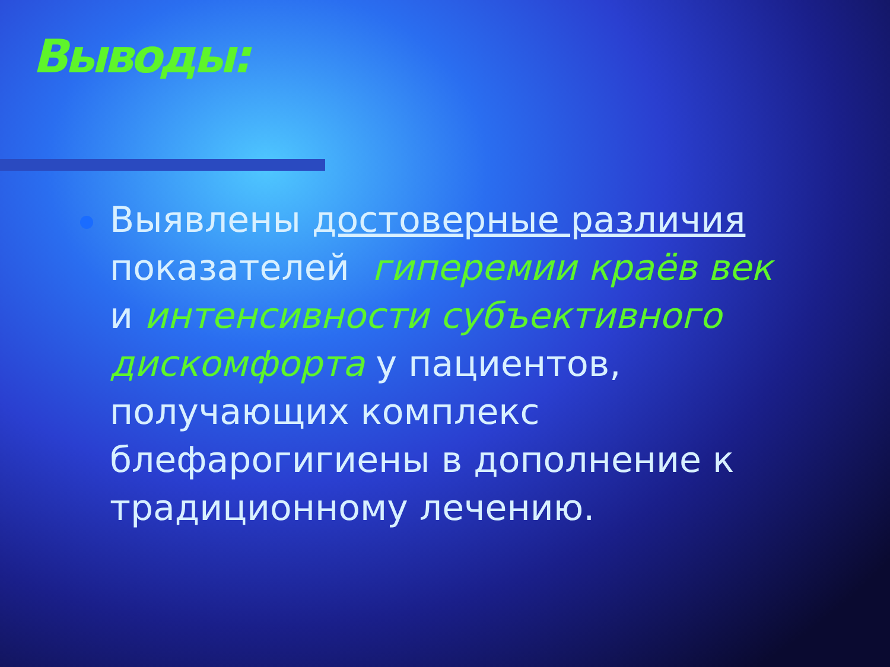Выводы:
Выявлены достоверные различия показателей гиперемии краёв век и интенсивности субъективного дискомфорта у пациентов, получающих комплекс блефарогигиены в дополнение к традиционному лечению.